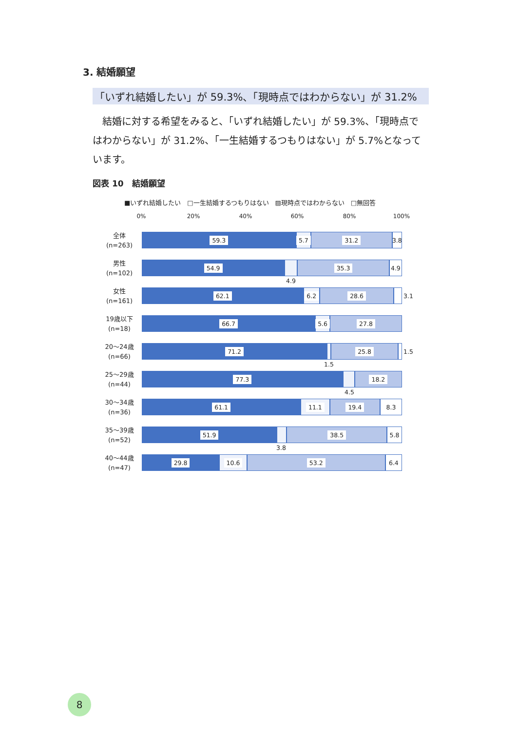3. 結婚願望
「いずれ結婚したい」が 59.3%、「現時点ではわからない」が 31.2%
結婚に対する希望をみると、「いずれ結婚したい」が 59.3%、「現時点ではわからない」が 31.2%、「一生結婚するつもりはない」が 5.7%となっています。
図表 10　結婚願望
■いずれ結婚したい　□一生結婚するつもりはない　▨現時点ではわからない　□無回答
0% 20% 40% 60% 80% 100%
全体
(n=263)
59.3 5.7 31.2 3.8
男性
(n=102)
54.9 35.3 4.9
4.9
女性
(n=161)
62.1 6.2 28.6 3.1
19歳以下
(n=18)
66.7 5.6 27.8
20～24歳
(n=66)
71.2 25.8
1.5
1.5
25～29歳
(n=44)
77.3 18.2
4.5
30～34歳
(n=36)
61.1 11.1 19.4 8.3
35～39歳
(n=52)
51.9 38.5 5.8
3.8
40～44歳
(n=47)
29.8 10.6 53.2 6.4
8